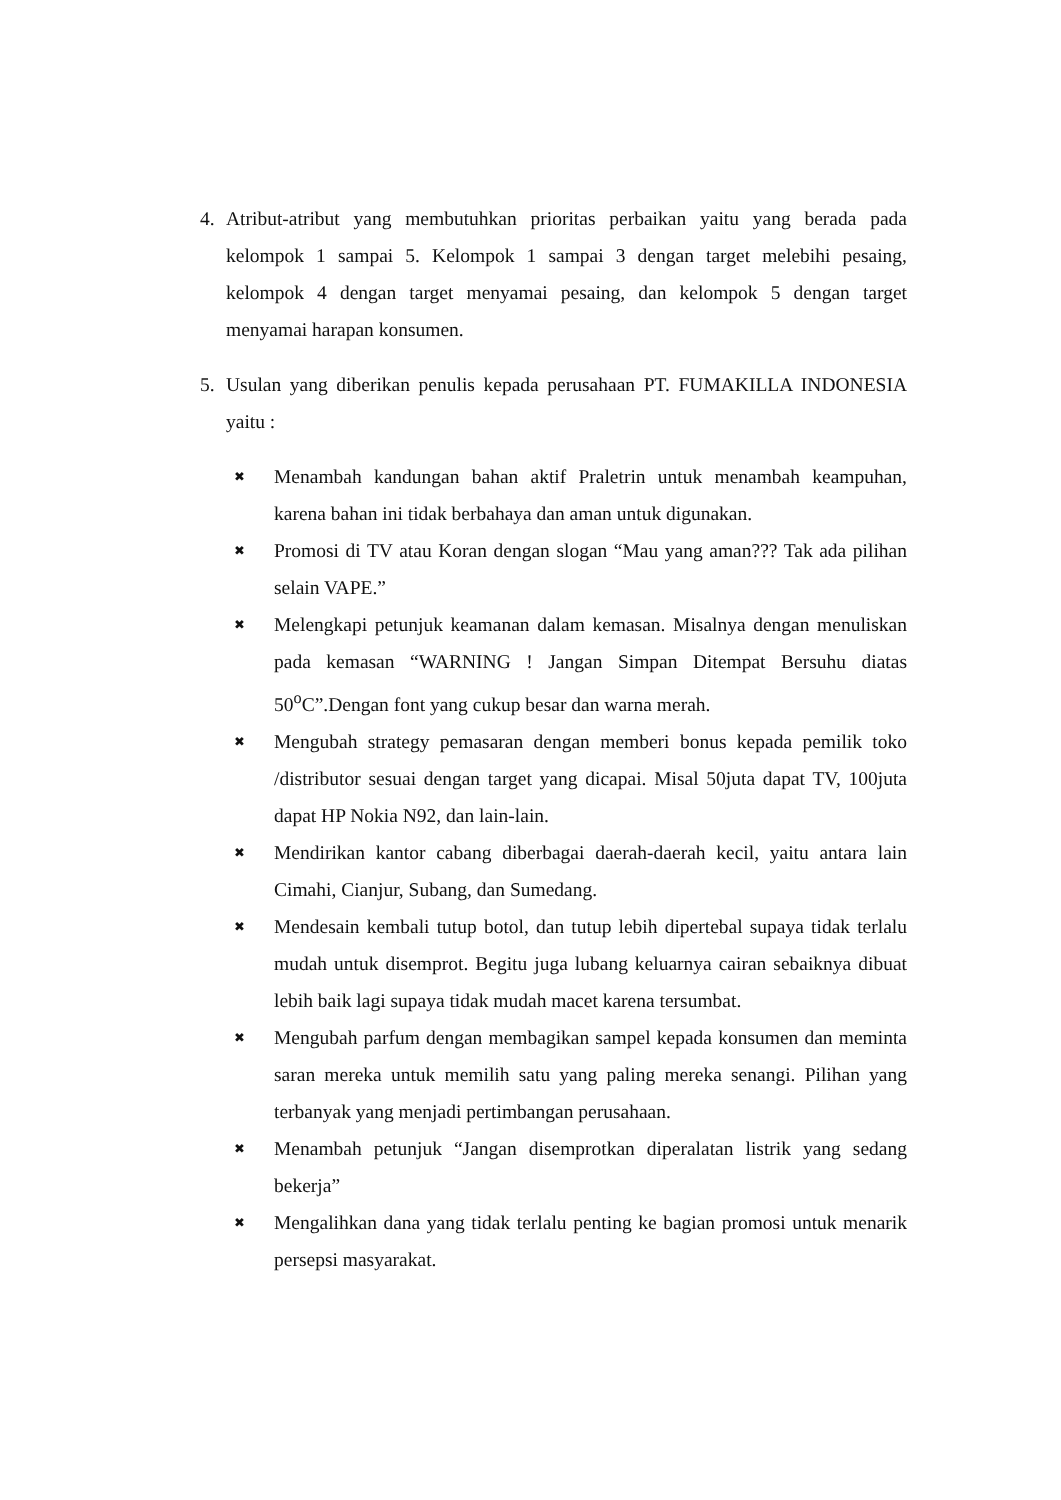4. Atribut-atribut yang membutuhkan prioritas perbaikan yaitu yang berada pada kelompok 1 sampai 5. Kelompok 1 sampai 3 dengan target melebihi pesaing, kelompok 4 dengan target menyamai pesaing, dan kelompok 5 dengan target menyamai harapan konsumen.
5. Usulan yang diberikan penulis kepada perusahaan PT. FUMAKILLA INDONESIA yaitu :
✖
Menambah kandungan bahan aktif Praletrin untuk menambah keampuhan, karena bahan ini tidak berbahaya dan aman untuk digunakan.
✖
Promosi di TV atau Koran dengan slogan “Mau yang aman??? Tak ada pilihan selain VAPE.”
✖
Melengkapi petunjuk keamanan dalam kemasan. Misalnya dengan menuliskan pada kemasan “WARNING ! Jangan Simpan Ditempat Bersuhu diatas 50<sup>o</sup>C”.Dengan font yang cukup besar dan warna merah.
✖
Mengubah strategy pemasaran dengan memberi bonus kepada pemilik toko /distributor sesuai dengan target yang dicapai. Misal 50juta dapat TV, 100juta dapat HP Nokia N92, dan lain-lain.
✖
Mendirikan kantor cabang diberbagai daerah-daerah kecil, yaitu antara lain Cimahi, Cianjur, Subang, dan Sumedang.
✖
Mendesain kembali tutup botol, dan tutup lebih dipertebal supaya tidak terlalu mudah untuk disemprot. Begitu juga lubang keluarnya cairan sebaiknya dibuat lebih baik lagi supaya tidak mudah macet karena tersumbat.
✖
Mengubah parfum dengan membagikan sampel kepada konsumen dan meminta saran mereka untuk memilih satu yang paling mereka senangi. Pilihan yang terbanyak yang menjadi pertimbangan perusahaan.
✖
Menambah petunjuk “Jangan disemprotkan diperalatan listrik yang sedang bekerja”
✖
Mengalihkan dana yang tidak terlalu penting ke bagian promosi untuk menarik persepsi masyarakat.